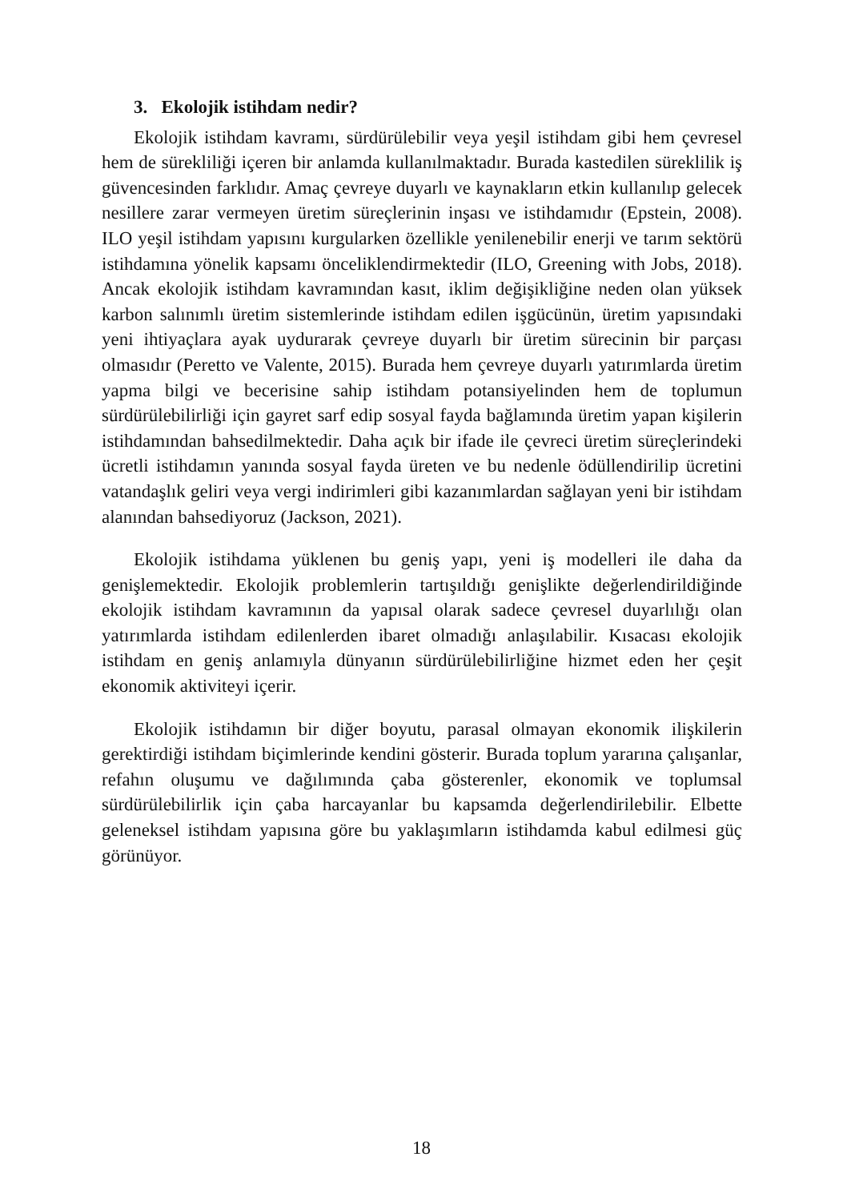3. Ekolojik istihdam nedir?
Ekolojik istihdam kavramı, sürdürülebilir veya yeşil istihdam gibi hem çevresel hem de sürekliliği içeren bir anlamda kullanılmaktadır. Burada kastedilen süreklilik iş güvencesinden farklıdır. Amaç çevreye duyarlı ve kaynakların etkin kullanılıp gelecek nesillere zarar vermeyen üretim süreçlerinin inşası ve istihdamıdır (Epstein, 2008). ILO yeşil istihdam yapısını kurgularken özellikle yenilenebilir enerji ve tarım sektörü istihdamına yönelik kapsamı önceliklendirmektedir (ILO, Greening with Jobs, 2018). Ancak ekolojik istihdam kavramından kasıt, iklim değişikliğine neden olan yüksek karbon salınımlı üretim sistemlerinde istihdam edilen işgücünün, üretim yapısındaki yeni ihtiyaçlara ayak uydurarak çevreye duyarlı bir üretim sürecinin bir parçası olmasıdır (Peretto ve Valente, 2015). Burada hem çevreye duyarlı yatırımlarda üretim yapma bilgi ve becerisine sahip istihdam potansiyelinden hem de toplumun sürdürülebilirliği için gayret sarf edip sosyal fayda bağlamında üretim yapan kişilerin istihdamından bahsedilmektedir. Daha açık bir ifade ile çevreci üretim süreçlerindeki ücretli istihdamın yanında sosyal fayda üreten ve bu nedenle ödüllendirilip ücretini vatandaşlık geliri veya vergi indirimleri gibi kazanımlardan sağlayan yeni bir istihdam alanından bahsediyoruz (Jackson, 2021).
Ekolojik istihdama yüklenen bu geniş yapı, yeni iş modelleri ile daha da genişlemektedir. Ekolojik problemlerin tartışıldığı genişlikte değerlendirildiğinde ekolojik istihdam kavramının da yapısal olarak sadece çevresel duyarlılığı olan yatırımlarda istihdam edilenlerden ibaret olmadığı anlaşılabilir. Kısacası ekolojik istihdam en geniş anlamıyla dünyanın sürdürülebilirliğine hizmet eden her çeşit ekonomik aktiviteyi içerir.
Ekolojik istihdamın bir diğer boyutu, parasal olmayan ekonomik ilişkilerin gerektirdiği istihdam biçimlerinde kendini gösterir. Burada toplum yararına çalışanlar, refahın oluşumu ve dağılımında çaba gösterenler, ekonomik ve toplumsal sürdürülebilirlik için çaba harcayanlar bu kapsamda değerlendirilebilir. Elbette geleneksel istihdam yapısına göre bu yaklaşımların istihdamda kabul edilmesi güç görünüyor.
18